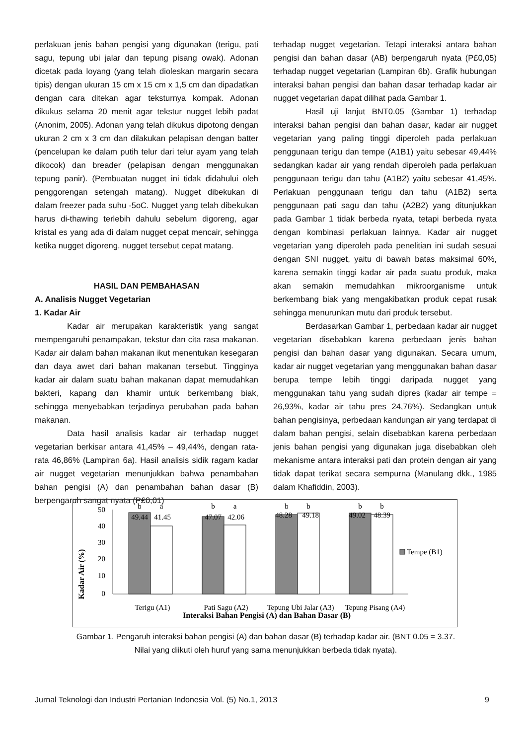perlakuan jenis bahan pengisi yang digunakan (terigu, pati sagu, tepung ubi jalar dan tepung pisang owak). Adonan dicetak pada loyang (yang telah dioleskan margarin secara tipis) dengan ukuran 15 cm x 15 cm x 1,5 cm dan dipadatkan dengan cara ditekan agar teksturnya kompak. Adonan dikukus selama 20 menit agar tekstur nugget lebih padat (Anonim, 2005). Adonan yang telah dikukus dipotong dengan ukuran 2 cm x 3 cm dan dilakukan pelapisan dengan batter (pencelupan ke dalam putih telur dari telur ayam yang telah dikocok) dan breader (pelapisan dengan menggunakan tepung panir). (Pembuatan nugget ini tidak didahului oleh penggorengan setengah matang). Nugget dibekukan di dalam freezer pada suhu -5oC. Nugget yang telah dibekukan harus di-thawing terlebih dahulu sebelum digoreng, agar kristal es yang ada di dalam nugget cepat mencair, sehingga ketika nugget digoreng, nugget tersebut cepat matang.
HASIL DAN PEMBAHASAN
A. Analisis Nugget Vegetarian
1. Kadar Air
Kadar air merupakan karakteristik yang sangat mempengaruhi penampakan, tekstur dan cita rasa makanan. Kadar air dalam bahan makanan ikut menentukan kesegaran dan daya awet dari bahan makanan tersebut. Tingginya kadar air dalam suatu bahan makanan dapat memudahkan bakteri, kapang dan khamir untuk berkembang biak, sehingga menyebabkan terjadinya perubahan pada bahan makanan.
Data hasil analisis kadar air terhadap nugget vegetarian berkisar antara 41,45% – 49,44%, dengan rata-rata 46,86% (Lampiran 6a). Hasil analisis sidik ragam kadar air nugget vegetarian menunjukkan bahwa penambahan bahan pengisi (A) dan penambahan bahan dasar (B) berpengaruh sangat nyata (P£0,01)
terhadap nugget vegetarian. Tetapi interaksi antara bahan pengisi dan bahan dasar (AB) berpengaruh nyata (P£0,05) terhadap nugget vegetarian (Lampiran 6b). Grafik hubungan interaksi bahan pengisi dan bahan dasar terhadap kadar air nugget vegetarian dapat dilihat pada Gambar 1.
Hasil uji lanjut BNT0.05 (Gambar 1) terhadap interaksi bahan pengisi dan bahan dasar, kadar air nugget vegetarian yang paling tinggi diperoleh pada perlakuan penggunaan terigu dan tempe (A1B1) yaitu sebesar 49,44% sedangkan kadar air yang rendah diperoleh pada perlakuan penggunaan terigu dan tahu (A1B2) yaitu sebesar 41,45%. Perlakuan penggunaan terigu dan tahu (A1B2) serta penggunaan pati sagu dan tahu (A2B2) yang ditunjukkan pada Gambar 1 tidak berbeda nyata, tetapi berbeda nyata dengan kombinasi perlakuan lainnya. Kadar air nugget vegetarian yang diperoleh pada penelitian ini sudah sesuai dengan SNI nugget, yaitu di bawah batas maksimal 60%, karena semakin tinggi kadar air pada suatu produk, maka akan semakin memudahkan mikroorganisme untuk berkembang biak yang mengakibatkan produk cepat rusak sehingga menurunkan mutu dari produk tersebut.
Berdasarkan Gambar 1, perbedaan kadar air nugget vegetarian disebabkan karena perbedaan jenis bahan pengisi dan bahan dasar yang digunakan. Secara umum, kadar air nugget vegetarian yang menggunakan bahan dasar berupa tempe lebih tinggi daripada nugget yang menggunakan tahu yang sudah dipres (kadar air tempe = 26,93%, kadar air tahu pres 24,76%). Sedangkan untuk bahan pengisinya, perbedaan kandungan air yang terdapat di dalam bahan pengisi, selain disebabkan karena perbedaan jenis bahan pengisi yang digunakan juga disebabkan oleh mekanisme antara interaksi pati dan protein dengan air yang tidak dapat terikat secara sempurna (Manulang dkk., 1985 dalam Khafiddin, 2003).
Kadar Air (%)
50
40
30
20
10
0
b
a
b
a
b
b
b
b
49.44
41.45
47.07
42.06
48.28
49.18
49.02
48.39
Terigu (A1)
Pati Sagu (A2)
Tepung Ubi Jalar (A3)
Tepung Pisang (A4)
Interaksi Bahan Pengisi (A) dan Bahan Dasar (B)
Tempe (B1)
Gambar 1. Pengaruh interaksi bahan pengisi (A) dan bahan dasar (B) terhadap kadar air. (BNT 0.05 = 3.37.
Nilai yang diikuti oleh huruf yang sama menunjukkan berbeda tidak nyata).
Jurnal Teknologi dan Industri Pertanian Indonesia Vol. (5) No.1, 2013 9